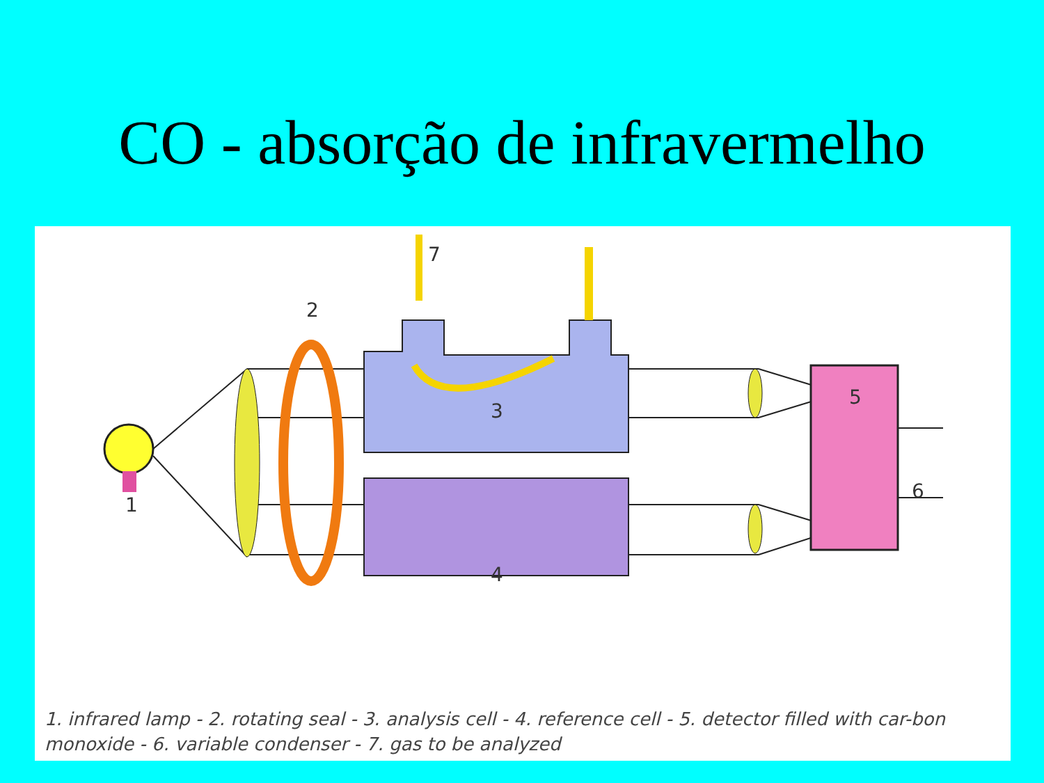CO - absorção de infravermelho
1
2
3
4
5
6
7
1. infrared lamp - 2. rotating seal - 3. analysis cell - 4. reference cell - 5. detector filled with car-bon monoxide - 6. variable condenser - 7. gas to be analyzed